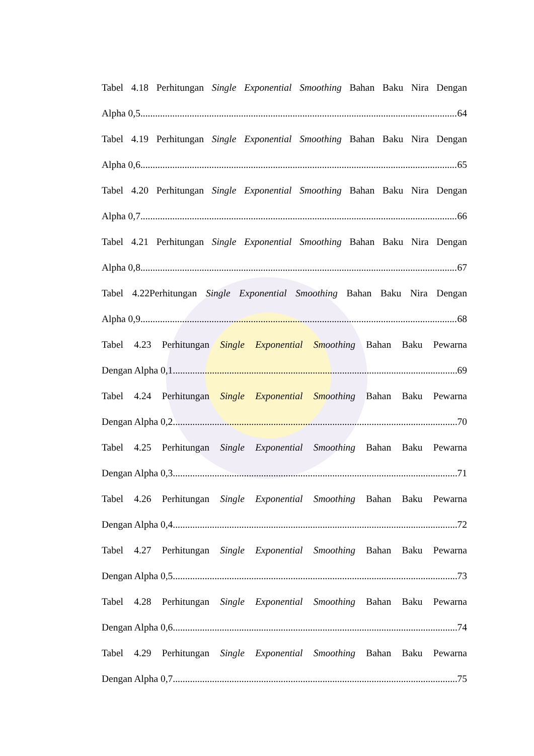Tabel 4.18 Perhitungan Single Exponential Smoothing Bahan Baku Nira Dengan
Alpha 0,5 64
Tabel 4.19 Perhitungan Single Exponential Smoothing Bahan Baku Nira Dengan
Alpha 0,6 65
Tabel 4.20 Perhitungan Single Exponential Smoothing Bahan Baku Nira Dengan
Alpha 0,7 66
Tabel 4.21 Perhitungan Single Exponential Smoothing Bahan Baku Nira Dengan
Alpha 0,8 67
Tabel 4.22Perhitungan Single Exponential Smoothing Bahan Baku Nira Dengan
Alpha 0,9 68
Tabel 4.23 Perhitungan Single Exponential Smoothing Bahan Baku Pewarna
Dengan Alpha 0,1 69
Tabel 4.24 Perhitungan Single Exponential Smoothing Bahan Baku Pewarna
Dengan Alpha 0,2 70
Tabel 4.25 Perhitungan Single Exponential Smoothing Bahan Baku Pewarna
Dengan Alpha 0,3 71
Tabel 4.26 Perhitungan Single Exponential Smoothing Bahan Baku Pewarna
Dengan Alpha 0,4 72
Tabel 4.27 Perhitungan Single Exponential Smoothing Bahan Baku Pewarna
Dengan Alpha 0,5 73
Tabel 4.28 Perhitungan Single Exponential Smoothing Bahan Baku Pewarna
Dengan Alpha 0,6 74
Tabel 4.29 Perhitungan Single Exponential Smoothing Bahan Baku Pewarna
Dengan Alpha 0,7 75